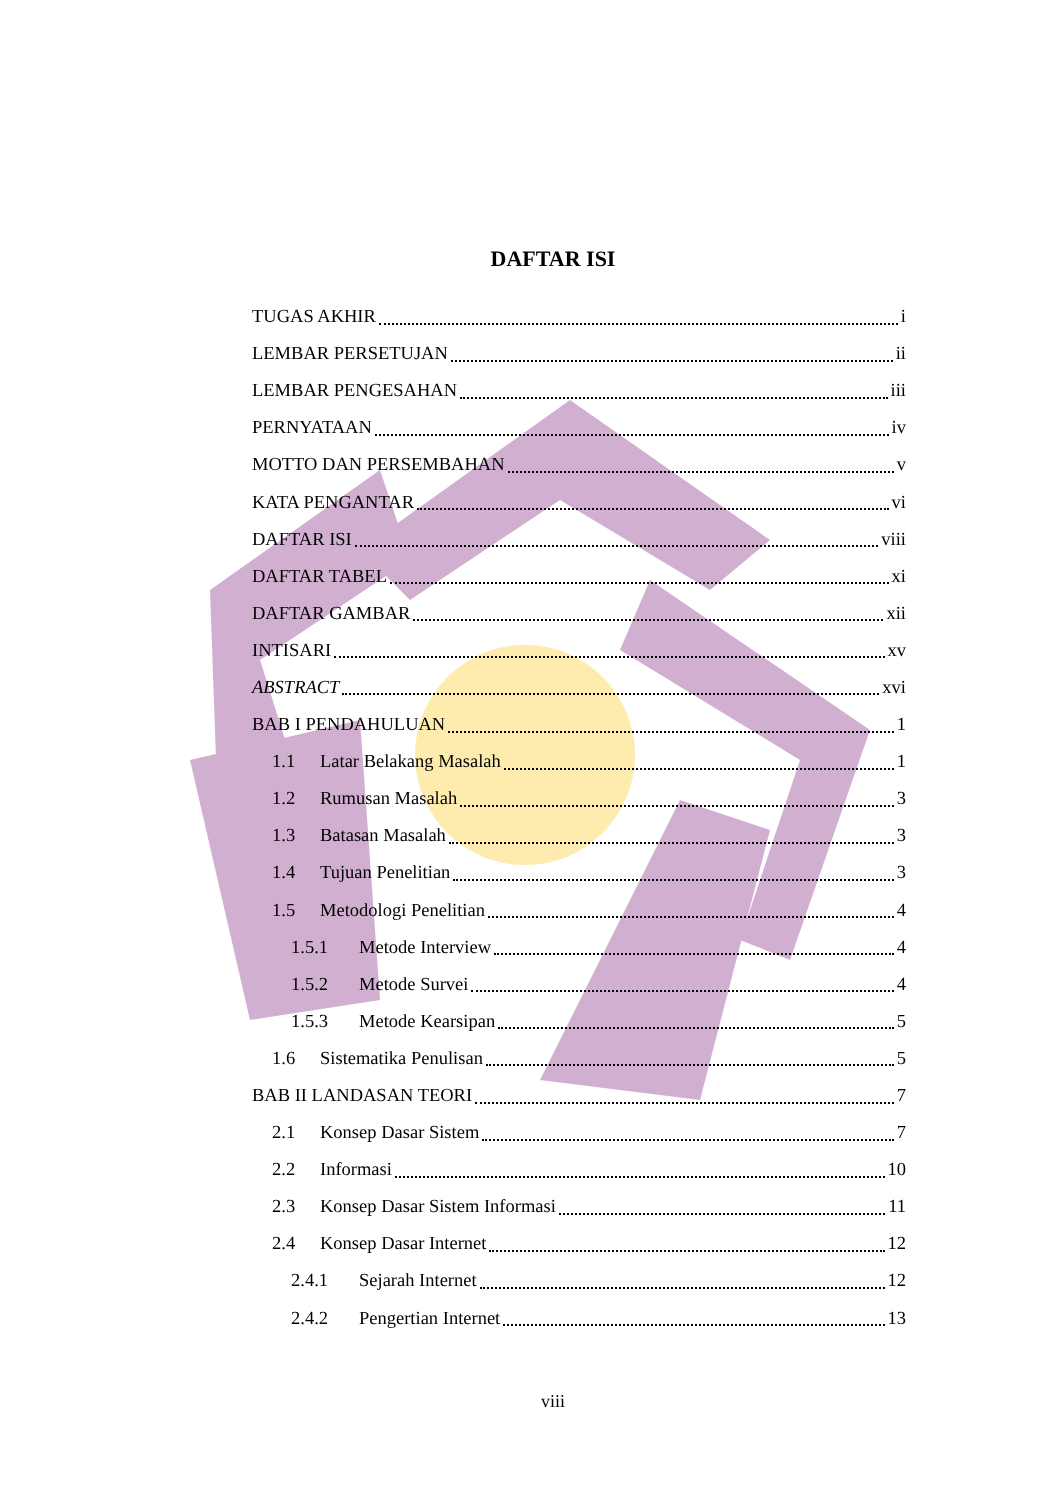DAFTAR ISI
TUGAS AKHIR i
LEMBAR PERSETUJAN ii
LEMBAR PENGESAHAN iii
PERNYATAAN iv
MOTTO DAN PERSEMBAHAN v
KATA PENGANTAR vi
DAFTAR ISI viii
DAFTAR TABEL xi
DAFTAR GAMBAR xii
INTISARI xv
ABSTRACT xvi
BAB I PENDAHULUAN 1
1.1 Latar Belakang Masalah 1
1.2 Rumusan Masalah 3
1.3 Batasan Masalah 3
1.4 Tujuan Penelitian 3
1.5 Metodologi Penelitian 4
1.5.1 Metode Interview 4
1.5.2 Metode Survei 4
1.5.3 Metode Kearsipan 5
1.6 Sistematika Penulisan 5
BAB II LANDASAN TEORI 7
2.1 Konsep Dasar Sistem 7
2.2 Informasi 10
2.3 Konsep Dasar Sistem Informasi 11
2.4 Konsep Dasar Internet 12
2.4.1 Sejarah Internet 12
2.4.2 Pengertian Internet 13
viii